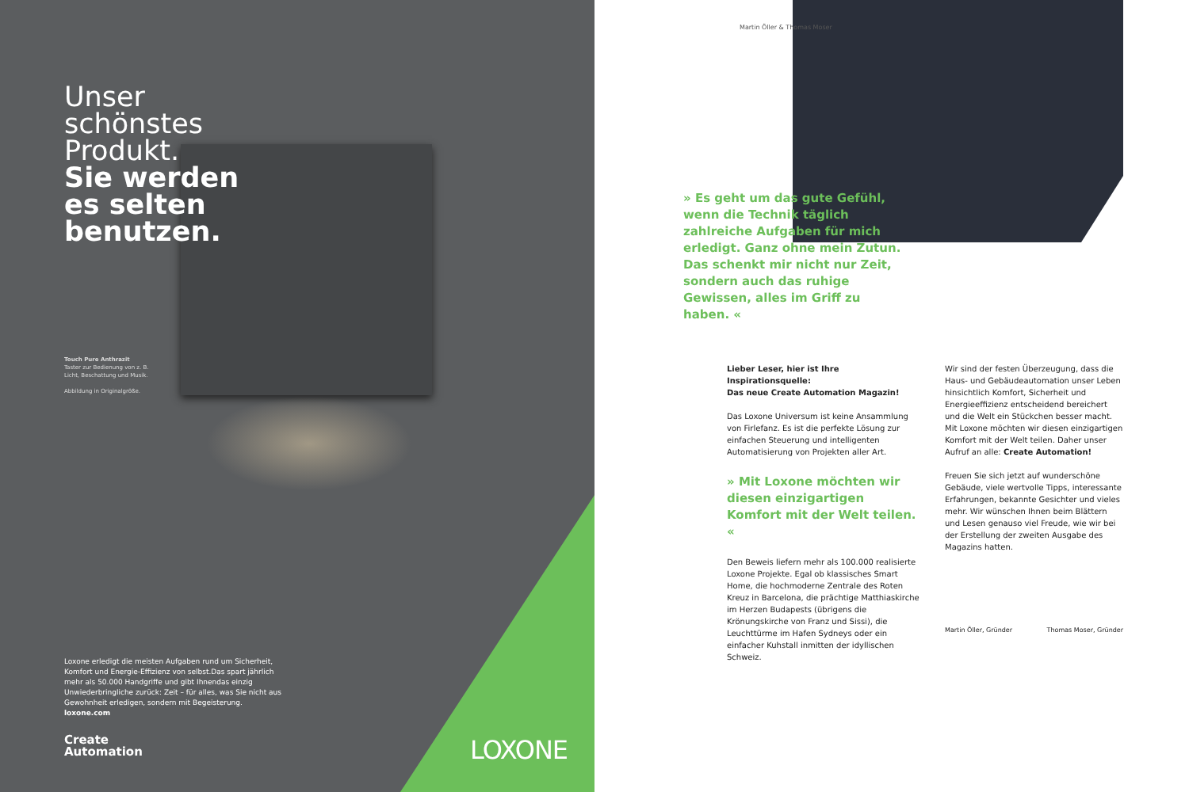Unser
schönstes
Produkt.
Sie werden
es selten
benutzen.
Touch Pure Anthrazit
Taster zur Bedienung von z. B.
Licht, Beschattung und Musik.
Abbildung in Originalgröße.
Loxone erledigt die meisten Aufgaben rund um Sicherheit, Komfort und Energie-Effizienz von selbst.Das spart jährlich mehr als 50.000 Handgriffe und gibt Ihnendas einzig Unwiederbringliche zurück: Zeit – für alles, was Sie nicht aus Gewohnheit erledigen, sondern mit Begeisterung.
loxone.com
Create
Automation
LOXONE
Martin Öller & Thomas Moser
» Es geht um das gute Gefühl, wenn die Technik täglich zahlreiche Aufgaben für mich erledigt. Ganz ohne mein Zutun. Das schenkt mir nicht nur Zeit, sondern auch das ruhige Gewissen, alles im Griff zu haben. «
Lieber Leser, hier ist Ihre Inspirationsquelle:
Das neue Create Automation Magazin!
Das Loxone Universum ist keine Ansammlung von Firlefanz. Es ist die perfekte Lösung zur einfachen Steuerung und intelligenten Automatisierung von Projekten aller Art.
» Mit Loxone möchten wir diesen einzigartigen Komfort mit der Welt teilen. «
Den Beweis liefern mehr als 100.000 realisierte Loxone Projekte. Egal ob klassisches Smart Home, die hochmoderne Zentrale des Roten Kreuz in Barcelona, die prächtige Matthiaskirche im Herzen Budapests (übrigens die Krönungskirche von Franz und Sissi), die Leuchttürme im Hafen Sydneys oder ein einfacher Kuhstall inmitten der idyllischen Schweiz.
Wir sind der festen Überzeugung, dass die Haus- und Gebäudeautomation unser Leben hinsichtlich Komfort, Sicherheit und Energieeffizienz entscheidend bereichert und die Welt ein Stückchen besser macht. Mit Loxone möchten wir diesen einzigartigen Komfort mit der Welt teilen. Daher unser Aufruf an alle: Create Automation!
Freuen Sie sich jetzt auf wunderschöne Gebäude, viele wertvolle Tipps, interessante Erfahrungen, bekannte Gesichter und vieles mehr. Wir wünschen Ihnen beim Blättern und Lesen genauso viel Freude, wie wir bei der Erstellung der zweiten Ausgabe des Magazins hatten.
Martin Öller, Gründer Thomas Moser, Gründer